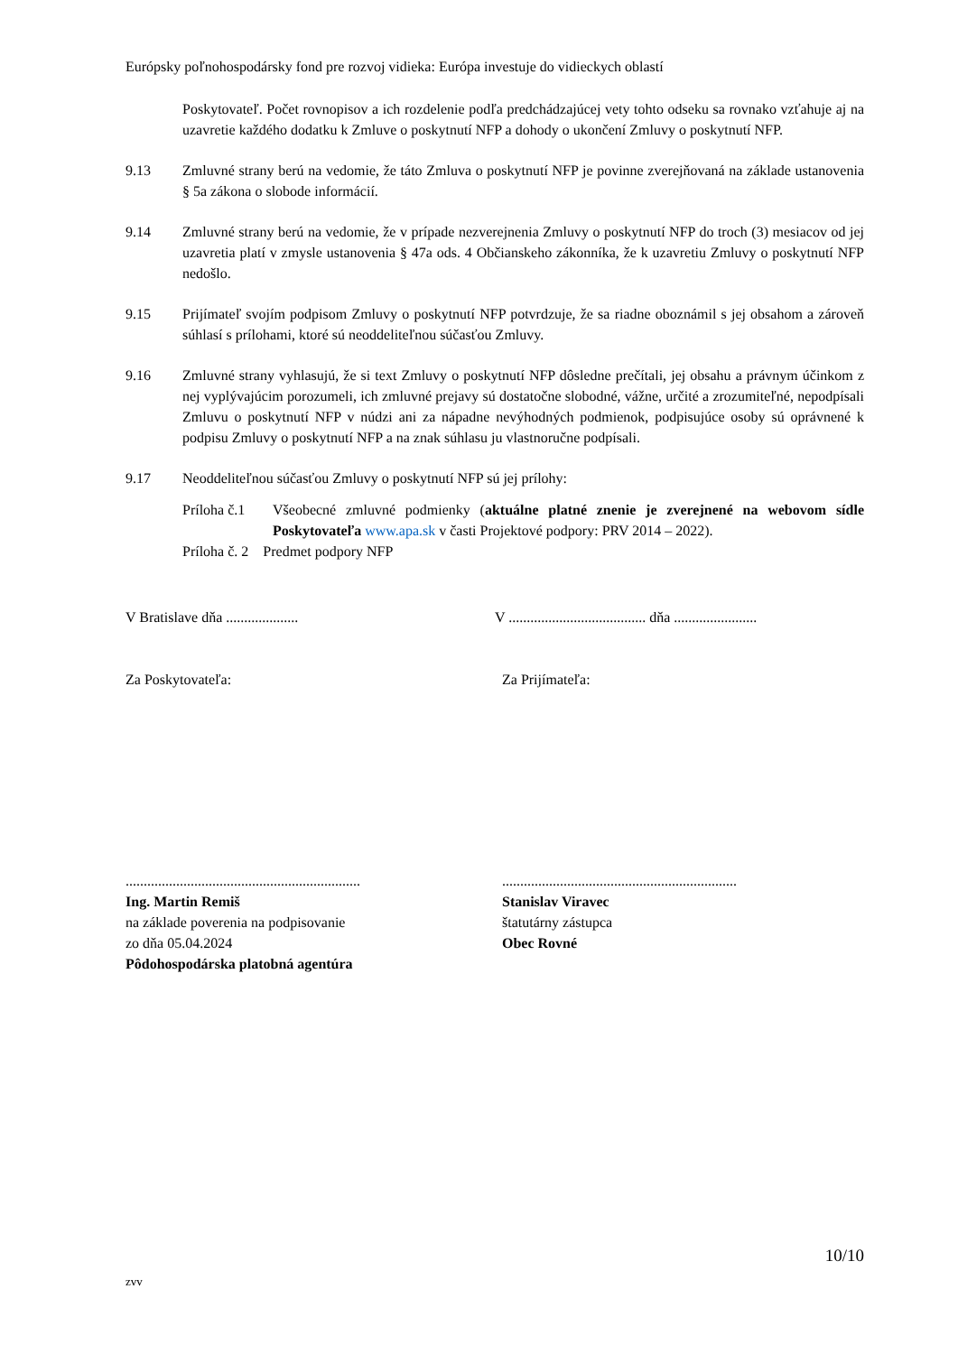Európsky poľnohospodársky fond pre rozvoj vidieka: Európa investuje do vidieckych oblastí
Poskytovateľ. Počet rovnopisov a ich rozdelenie podľa predchádzajúcej vety tohto odseku sa rovnako vzťahuje aj na uzavretie každého dodatku k Zmluve o poskytnutí NFP a dohody o ukončení Zmluvy o poskytnutí NFP.
9.13 Zmluvné strany berú na vedomie, že táto Zmluva o poskytnutí NFP je povinne zverejňovaná na základe ustanovenia § 5a zákona o slobode informácií.
9.14 Zmluvné strany berú na vedomie, že v prípade nezverejnenia Zmluvy o poskytnutí NFP do troch (3) mesiacov od jej uzavretia platí v zmysle ustanovenia § 47a ods. 4 Občianskeho zákonníka, že k uzavretiu Zmluvy o poskytnutí NFP nedošlo.
9.15 Prijímateľ svojím podpisom Zmluvy o poskytnutí NFP potvrdzuje, že sa riadne oboznámil s jej obsahom a zároveň súhlasí s prílohami, ktoré sú neoddeliteľnou súčasťou Zmluvy.
9.16 Zmluvné strany vyhlasujú, že si text Zmluvy o poskytnutí NFP dôsledne prečítali, jej obsahu a právnym účinkom z nej vyplývajúcim porozumeli, ich zmluvné prejavy sú dostatočne slobodné, vážne, určité a zrozumiteľné, nepodpísali Zmluvu o poskytnutí NFP v núdzi ani za nápadne nevýhodných podmienok, podpisujúce osoby sú oprávnené k podpisu Zmluvy o poskytnutí NFP a na znak súhlasu ju vlastnoručne podpísali.
9.17 Neoddeliteľnou súčasťou Zmluvy o poskytnutí NFP sú jej prílohy:
Príloha č.1 Všeobecné zmluvné podmienky (aktuálne platné znenie je zverejnené na webovom sídle Poskytovateľa www.apa.sk v časti Projektové podpory: PRV 2014 – 2022).
Príloha č. 2 Predmet podpory NFP
V Bratislave dňa .................... V ...................................... dňa .......................
Za Poskytovateľa: Za Prijímateľa:
.................................................................
Ing. Martin Remiš
na základe poverenia na podpisovanie
zo dňa 05.04.2024
Pôdohospodárska platobná agentúra
.................................................................
Stanislav Viravec
štatutárny zástupca
Obec Rovné
10/10
zvv